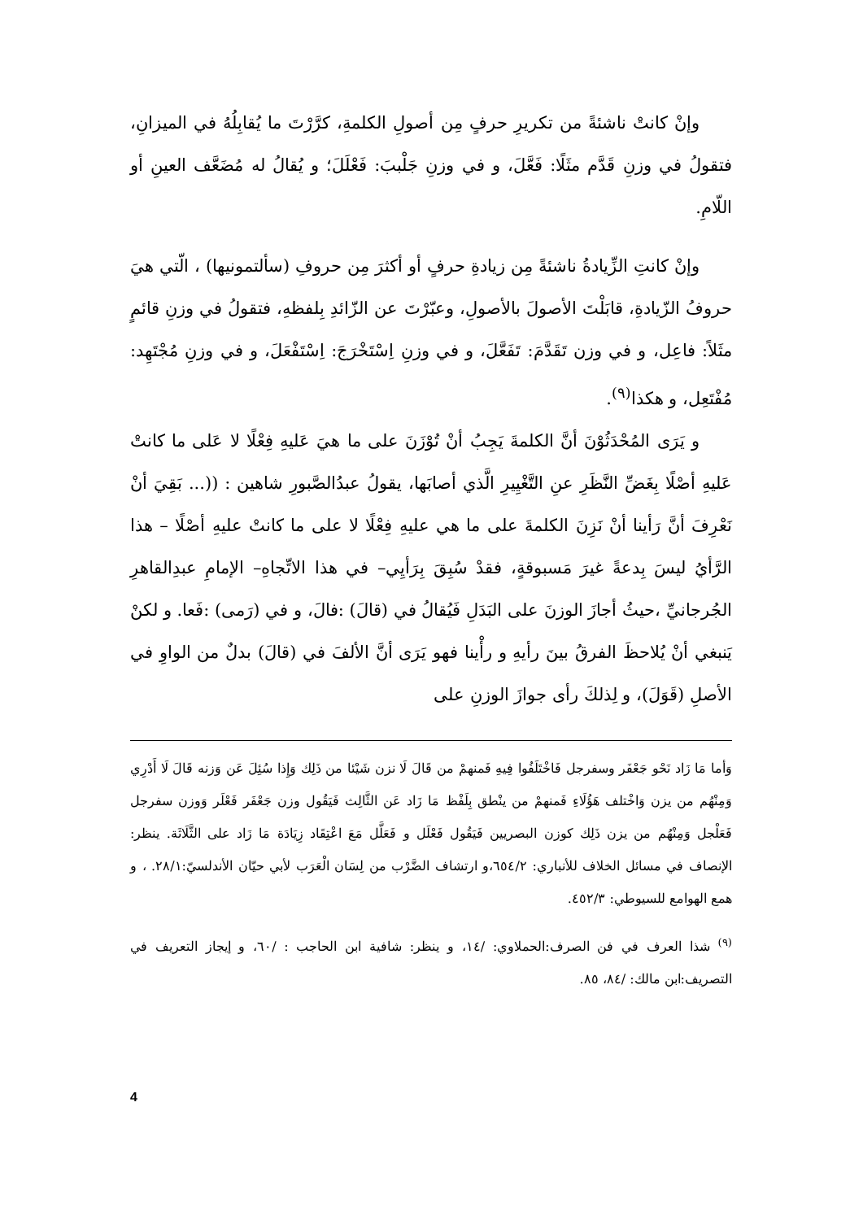وإنْ كانتْ ناشئةً من تكريرِ حرفٍ مِن أصولِ الكلمةِ، كرَّرْتَ ما يُقابِلُهُ في الميزانِ، فتقولُ في وزنِ قَدَّم مثَلًا: فَعَّلَ، و في وزنِ جَلْببَ: فَعْلَلَ؛ و يُقالُ له مُضَعَّف العينِ أو اللّامِ.
وإنْ كانتِ الزِّيادةُ ناشئةً مِن زيادةِ حرفٍ أو أكثرَ مِن حروفِ (سألتمونيها) ، الّتي هيَ حروفُ الزّيادةِ، قابَلْتَ الأصولَ بالأصولِ، وعبّرْتَ عن الزّائدِ بِلفظهِ، فتقولُ في وزنِ قائمٍ مثَلاً: فاعِل، و في وزن تَقَدَّمَ: تَفَعَّلَ، و في وزنِ اِسْتَخْرَجَ: اِسْتَفْعَلَ، و في وزنِ مُجْتَهِد: مُفْتَعِل، و هكذا<sup>(٩)</sup>.
و يَرَى المُحْدَثُوْنَ أنَّ الكلمةَ يَجِبُ أنْ تُوْزَنَ على ما هيَ عَليهِ فِعْلًا لا عَلى ما كانتْ عَليهِ أصْلًا بِغَضِّ النَّظَرِ عنِ التَّغْيِيرِ الَّذي أصابَها، يقولُ عبدُالصَّبورِ شاهين : ((... بَقِيَ أنْ نَعْرِفَ أنَّ رَأينا أنْ نَزِنَ الكلمةَ على ما هي عليهِ فِعْلًا لا على ما كانتْ عليهِ أصْلًا – هذا الرَّأيُ ليسَ بِدعةً غيرَ مَسبوقةٍ، فقدْ سُبِقَ بِرَأيِي– في هذا الاتِّجاهِ– الإمامِ عبدِالقاهرِ الجُرجانيِّ ،حيثُ أجازَ الوزنَ على البَدَلِ فَيُقالُ في (قالَ) :فالَ، و في (رَمى) :فَعا. و لكنْ يَنبغي أنْ يُلاحظَ الفرقُ بينَ رأيهِ و رأْينا فهو يَرَى أنَّ الألفَ في (قالَ) بدلٌ من الواوِ في الأصلِ (قَوَلَ)، و لِذلكَ رأى جوازَ الوزنِ على
وَأما مَا زَاد نَحْو جَعْفَر وسفرجل فَاخْتَلَفُوا فِيهِ فَمنهمْ من قَالَ لَا نزن شَيْئا من ذَلِك وَإِذا سُئِلَ عَن وَزنه قَالَ لَا أَدْرِي وَمِنْهُم من يزن وَاخْتلف هَؤُلَاءِ فَمنهمْ من ينْطق بِلَفْظ مَا زَاد عَن الثَّالِث فَيَقُول وزن جَعْفَر فَعْلَر وَوزن سفرجل فَعَلْجل وَمِنْهُم من يزن ذَلِك كوزن البصريين فَيَقُول فَعْلَل و فَعَلَّل مَعَ اعْتِقَاد زِيَادَة مَا زَاد على الثَّلَاثَة. ينظر: الإنصاف في مسائل الخلاف للأنباري: ٦٥٤/٢،و ارتشاف الضَّرْب من لِسَان الْعَرَب لأبي حيّان الأندلسيّ:٢٨/١. ، و همع الهوامع للسيوطي: ٤٥٢/٣.
<sup>(٩)</sup> شذا العرف في فن الصرف:الحملاوي: /١٤، و ينظر: شافية ابن الحاجب : /٦٠، و إيجاز التعريف في التصريف:ابن مالك: /٨٤، ٨٥.
4